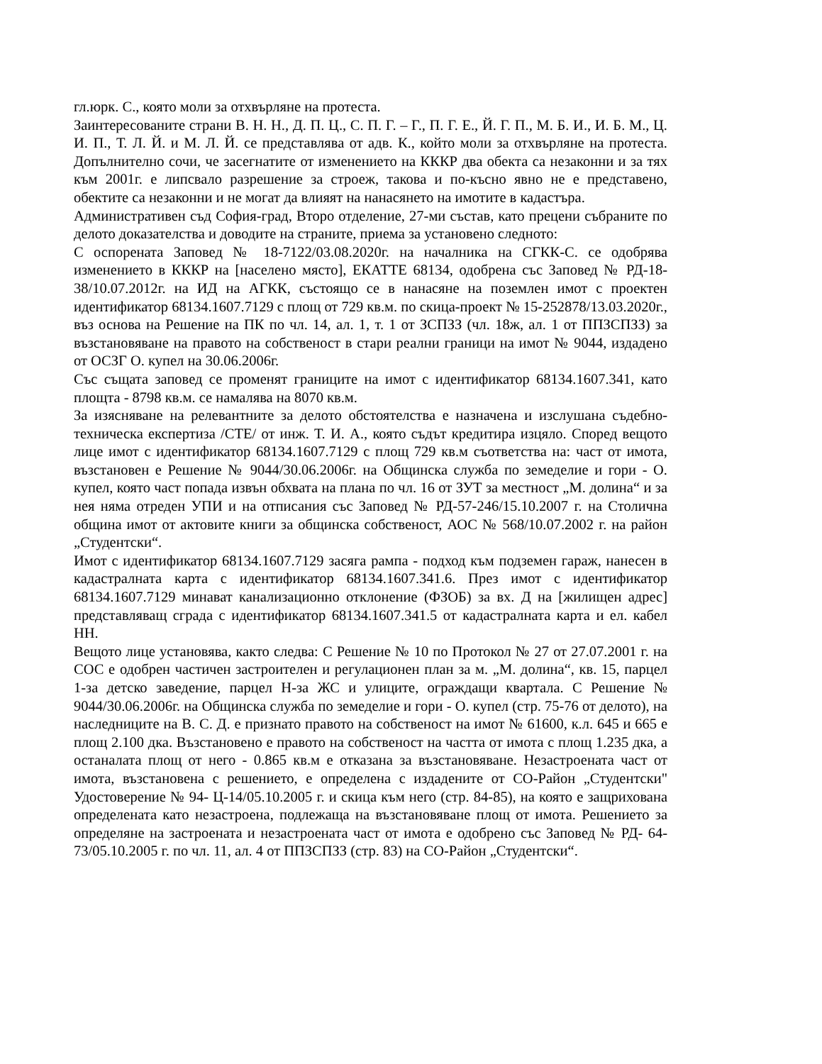гл.юрк. С., която моли за отхвърляне на протеста.
Заинтересованите страни В. Н. Н., Д. П. Ц., С. П. Г. – Г., П. Г. Е., Й. Г. П., М. Б. И., И. Б. М., Ц. И. П., Т. Л. Й. и М. Л. Й. се представлява от адв. К., който моли за отхвърляне на протеста. Допълнително сочи, че засегнатите от изменението на КККР два обекта са незаконни и за тях към 2001г. е липсвало разрешение за строеж, такова и по-късно явно не е представено, обектите са незаконни и не могат да влияят на нанасянето на имотите в кадастъра.
Административен съд София-град, Второ отделение, 27-ми състав, като прецени събраните по делото доказателства и доводите на страните, приема за установено следното:
С оспорената Заповед № 18-7122/03.08.2020г. на началника на СГКК-С. се одобрява изменението в КККР на [населено място], ЕКАТТЕ 68134, одобрена със Заповед № РД-18-38/10.07.2012г. на ИД на АГКК, състоящо се в нанасяне на поземлен имот с проектен идентификатор 68134.1607.7129 с площ от 729 кв.м. по скица-проект № 15-252878/13.03.2020г., въз основа на Решение на ПК по чл. 14, ал. 1, т. 1 от ЗСПЗЗ (чл. 18ж, ал. 1 от ППЗСПЗЗ) за възстановяване на правото на собственост в стари реални граници на имот № 9044, издадено от ОСЗГ О. купел на 30.06.2006г.
Със същата заповед се променят границите на имот с идентификатор 68134.1607.341, като площта - 8798 кв.м. се намалява на 8070 кв.м.
За изясняване на релевантните за делото обстоятелства е назначена и изслушана съдебно-техническа експертиза /СТЕ/ от инж. Т. И. А., която съдът кредитира изцяло. Според вещото лице имот с идентификатор 68134.1607.7129 с площ 729 кв.м съответства на: част от имота, възстановен е Решение № 9044/30.06.2006г. на Общинска служба по земеделие и гори - О. купел, която част попада извън обхвата на плана по чл. 16 от ЗУТ за местност „М. долина“ и за нея няма отреден УПИ и на отписания със Заповед № РД-57-246/15.10.2007 г. на Столична община имот от актовите книги за общинска собственост, АОС № 568/10.07.2002 г. на район „Студентски“.
Имот с идентификатор 68134.1607.7129 засяга рампа - подход към подземен гараж, нанесен в кадастралната карта с идентификатор 68134.1607.341.6. През имот с идентификатор 68134.1607.7129 минават канализационно отклонение (ФЗОБ) за вх. Д на [жилищен адрес] представляващ сграда с идентификатор 68134.1607.341.5 от кадастралната карта и ел. кабел НН.
Вещото лице установява, както следва: С Решение № 10 по Протокол № 27 от 27.07.2001 г. на СОС е одобрен частичен застроителен и регулационен план за м. „М. долина“, кв. 15, парцел 1-за детско заведение, парцел Н-за ЖС и улиците, ограждащи квартала. С Решение № 9044/30.06.2006г. на Общинска служба по земеделие и гори - О. купел (стр. 75-76 от делото), на наследниците на В. С. Д. е признато правото на собственост на имот № 61600, к.л. 645 и 665 е площ 2.100 дка. Възстановено е правото на собственост на частта от имота с площ 1.235 дка, а останалата площ от него - 0.865 кв.м е отказана за възстановяване. Незастроената част от имота, възстановена с решението, е определена с издадените от СО-Район „Студентски" Удостоверение № 94- Ц-14/05.10.2005 г. и скица към него (стр. 84-85), на която е защрихована определената като незастроена, подлежаща на възстановяване площ от имота. Решението за определяне на застроената и незастроената част от имота е одобрено със Заповед № РД- 64-73/05.10.2005 г. по чл. 11, ал. 4 от ППЗСПЗЗ (стр. 83) на СО-Район „Студентски“.